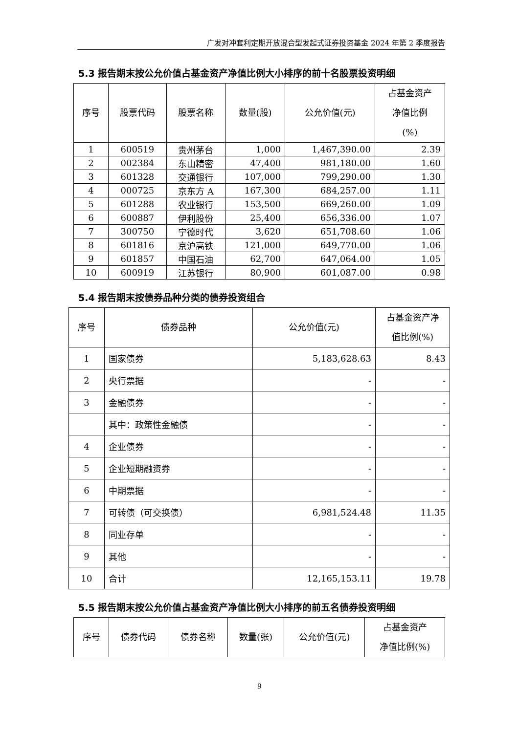广发对冲套利定期开放混合型发起式证券投资基金 2024 年第 2 季度报告
5.3 报告期末按公允价值占基金资产净值比例大小排序的前十名股票投资明细
| 序号 | 股票代码 | 股票名称 | 数量(股) | 公允价值(元) | 占基金资产 净值比例 (%) |
| --- | --- | --- | --- | --- | --- |
| 1 | 600519 | 贵州茅台 | 1,000 | 1,467,390.00 | 2.39 |
| 2 | 002384 | 东山精密 | 47,400 | 981,180.00 | 1.60 |
| 3 | 601328 | 交通银行 | 107,000 | 799,290.00 | 1.30 |
| 4 | 000725 | 京东方 A | 167,300 | 684,257.00 | 1.11 |
| 5 | 601288 | 农业银行 | 153,500 | 669,260.00 | 1.09 |
| 6 | 600887 | 伊利股份 | 25,400 | 656,336.00 | 1.07 |
| 7 | 300750 | 宁德时代 | 3,620 | 651,708.60 | 1.06 |
| 8 | 601816 | 京沪高铁 | 121,000 | 649,770.00 | 1.06 |
| 9 | 601857 | 中国石油 | 62,700 | 647,064.00 | 1.05 |
| 10 | 600919 | 江苏银行 | 80,900 | 601,087.00 | 0.98 |
5.4 报告期末按债券品种分类的债券投资组合
| 序号 | 债券品种 | 公允价值(元) | 占基金资产净 值比例(%) |
| --- | --- | --- | --- |
| 1 | 国家债券 | 5,183,628.63 | 8.43 |
| 2 | 央行票据 | - | - |
| 3 | 金融债券 | - | - |
| | 其中：政策性金融债 | - | - |
| 4 | 企业债券 | - | - |
| 5 | 企业短期融资券 | - | - |
| 6 | 中期票据 | - | - |
| 7 | 可转债（可交换债） | 6,981,524.48 | 11.35 |
| 8 | 同业存单 | - | - |
| 9 | 其他 | - | - |
| 10 | 合计 | 12,165,153.11 | 19.78 |
5.5 报告期末按公允价值占基金资产净值比例大小排序的前五名债券投资明细
| 序号 | 债券代码 | 债券名称 | 数量(张) | 公允价值(元) | 占基金资产 净值比例(%) |
| --- | --- | --- | --- | --- | --- |
9